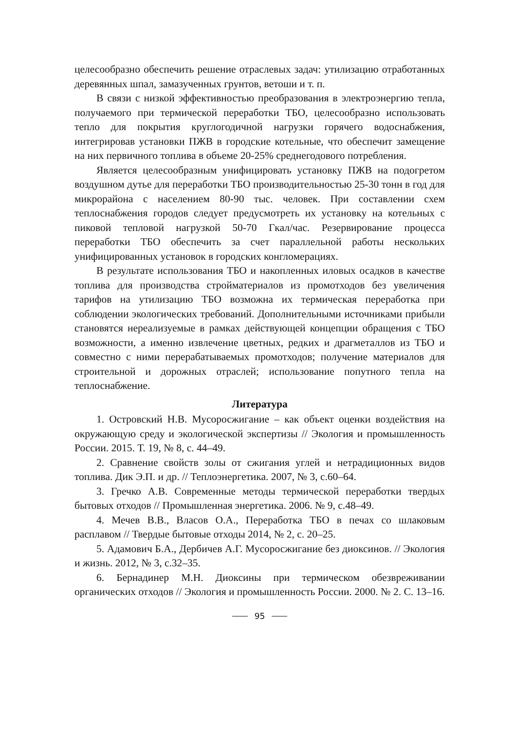целесообразно обеспечить решение отраслевых задач: утилизацию отработанных деревянных шпал, замазученных грунтов, ветоши и т. п.
В связи с низкой эффективностью преобразования в электроэнергию тепла, получаемого при термической переработки ТБО, целесообразно использовать тепло для покрытия круглогодичной нагрузки горячего водоснабжения, интегрировав установки ПЖВ в городские котельные, что обеспечит замещение на них первичного топлива в объеме 20-25% среднегодового потребления.
Является целесообразным унифицировать установку ПЖВ на подогретом воздушном дутье для переработки ТБО производительностью 25-30 тонн в год для микрорайона с населением 80-90 тыс. человек. При составлении схем теплоснабжения городов следует предусмотреть их установку на котельных с пиковой тепловой нагрузкой 50-70 Гкал/час. Резервирование процесса переработки ТБО обеспечить за счет параллельной работы нескольких унифицированных установок в городских конгломерациях.
В результате использования ТБО и накопленных иловых осадков в качестве топлива для производства стройматериалов из промотходов без увеличения тарифов на утилизацию ТБО возможна их термическая переработка при соблюдении экологических требований. Дополнительными источниками прибыли становятся нереализуемые в рамках действующей концепции обращения с ТБО возможности, а именно извлечение цветных, редких и драгметаллов из ТБО и совместно с ними перерабатываемых промотходов; получение материалов для строительной и дорожных отраслей; использование попутного тепла на теплоснабжение.
Литература
1. Островский Н.В. Мусоросжигание – как объект оценки воздействия на окружающую среду и экологической экспертизы // Экология и промышленность России. 2015. Т. 19, № 8, с. 44–49.
2. Сравнение свойств золы от сжигания углей и нетрадиционных видов топлива. Дик Э.П. и др. // Теплоэнергетика. 2007, № 3, с.60–64.
3. Гречко А.В. Современные методы термической переработки твердых бытовых отходов // Промышленная энергетика. 2006. № 9, с.48–49.
4. Мечев В.В., Власов О.А., Переработка ТБО в печах со шлаковым расплавом // Твердые бытовые отходы 2014, № 2, с. 20–25.
5. Адамович Б.А., Дербичев А.Г. Мусоросжигание без диоксинов. // Экология и жизнь. 2012, № 3, с.32–35.
6. Бернадинер М.Н. Диоксины при термическом обезвреживании органических отходов // Экология и промышленность России. 2000. № 2. С. 13–16.
95